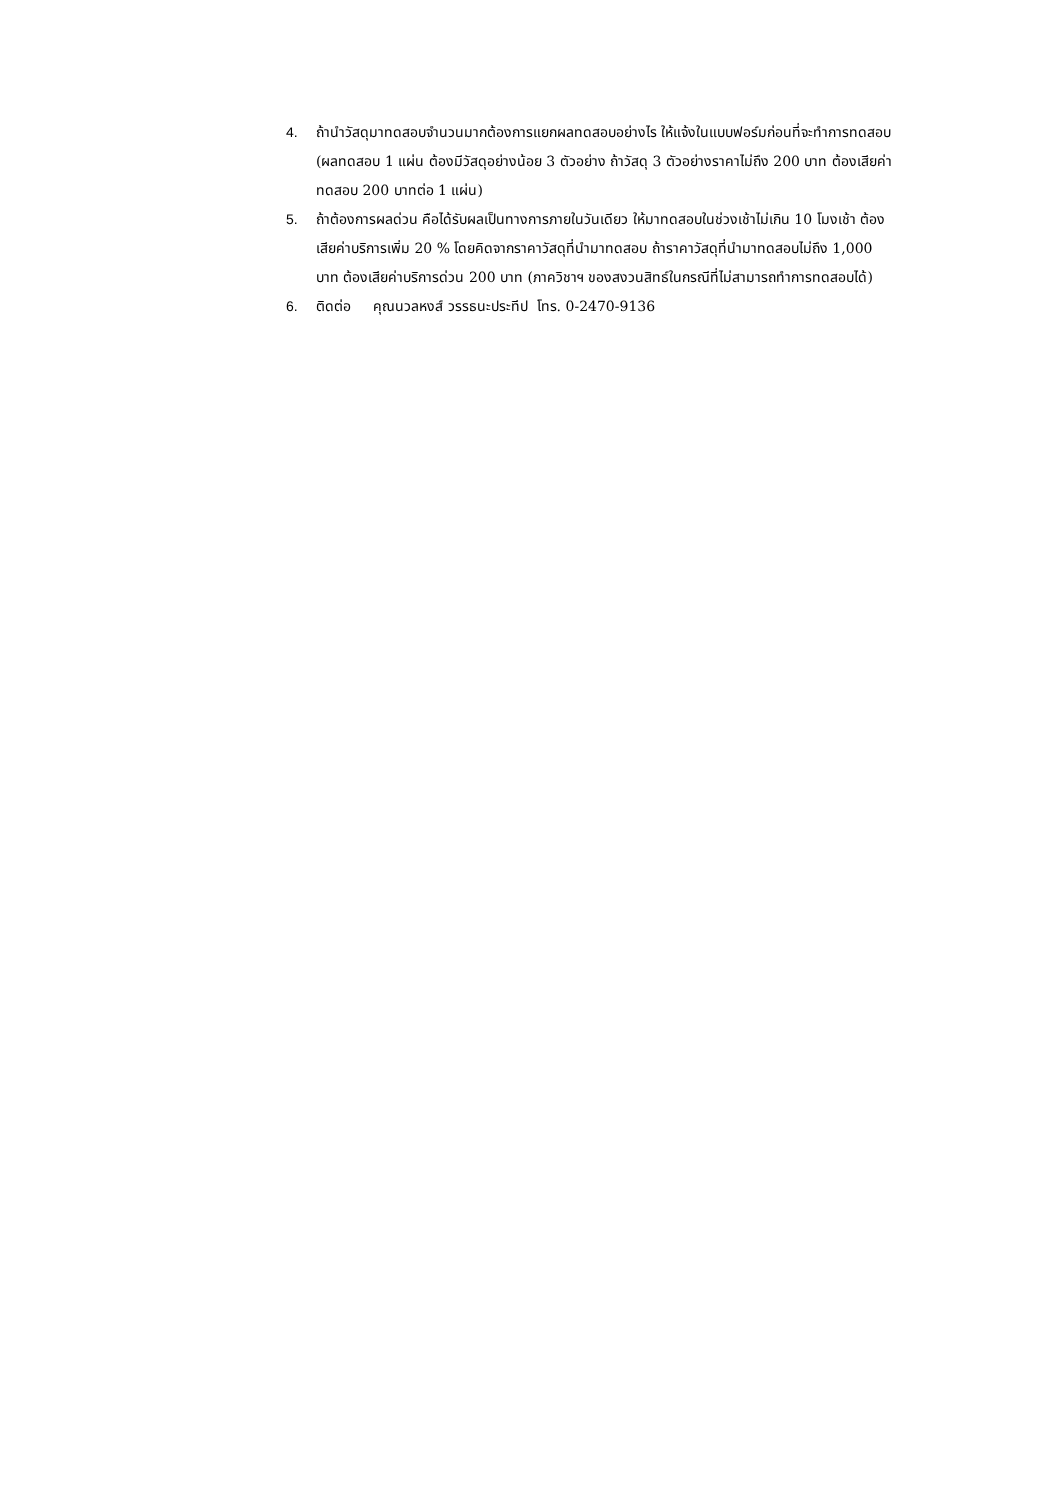4. ถ้านำวัสดุมาทดสอบจำนวนมากต้องการแยกผลทดสอบอย่างไร ให้แจ้งในแบบฟอร์มก่อนที่จะทำการทดสอบ (ผลทดสอบ 1 แผ่น ต้องมีวัสดุอย่างน้อย 3 ตัวอย่าง ถ้าวัสดุ 3 ตัวอย่างราคาไม่ถึง 200 บาท ต้องเสียค่าทดสอบ 200 บาทต่อ 1 แผ่น)
5. ถ้าต้องการผลด่วน คือได้รับผลเป็นทางการภายในวันเดียว ให้มาทดสอบในช่วงเช้าไม่เกิน 10 โมงเช้า ต้องเสียค่าบริการเพิ่ม 20 % โดยคิดจากราคาวัสดุที่นำมาทดสอบ ถ้าราคาวัสดุที่นำมาทดสอบไม่ถึง 1,000 บาท ต้องเสียค่าบริการด่วน 200 บาท (ภาควิชาฯ ของสงวนสิทธ์ในกรณีที่ไม่สามารถทำการทดสอบได้)
6. ติดต่อ คุณนวลหงส์ วรรธนะประทีป โทร. 0-2470-9136